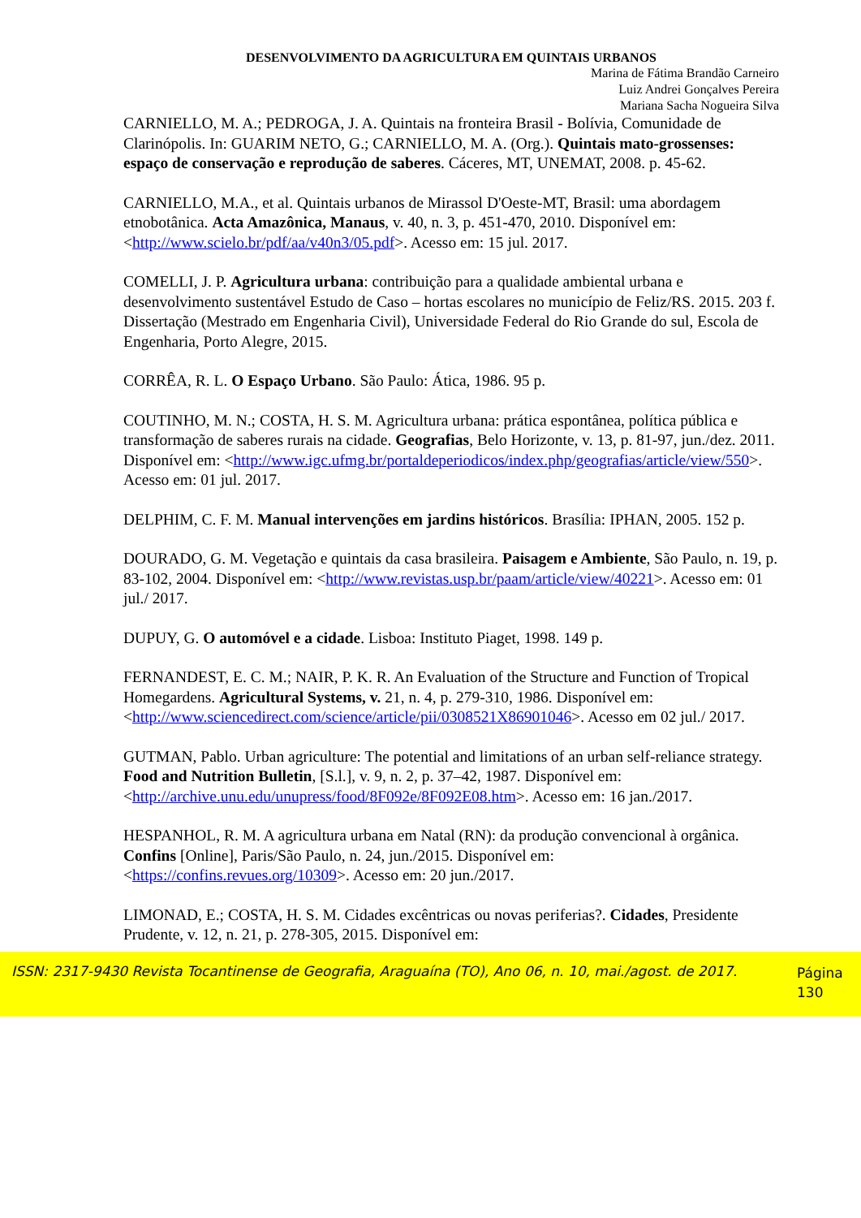DESENVOLVIMENTO DA AGRICULTURA EM QUINTAIS URBANOS
Marina de Fátima Brandão Carneiro
Luiz Andrei Gonçalves Pereira
Mariana Sacha Nogueira Silva
CARNIELLO, M. A.; PEDROGA, J. A. Quintais na fronteira Brasil - Bolívia, Comunidade de Clarinópolis. In: GUARIM NETO, G.; CARNIELLO, M. A. (Org.). Quintais mato-grossenses: espaço de conservação e reprodução de saberes. Cáceres, MT, UNEMAT, 2008. p. 45-62.
CARNIELLO, M.A., et al. Quintais urbanos de Mirassol D'Oeste-MT, Brasil: uma abordagem etnobotânica. Acta Amazônica, Manaus, v. 40, n. 3, p. 451-470, 2010. Disponível em: <http://www.scielo.br/pdf/aa/v40n3/05.pdf>. Acesso em: 15 jul. 2017.
COMELLI, J. P. Agricultura urbana: contribuição para a qualidade ambiental urbana e desenvolvimento sustentável Estudo de Caso – hortas escolares no município de Feliz/RS. 2015. 203 f. Dissertação (Mestrado em Engenharia Civil), Universidade Federal do Rio Grande do sul, Escola de Engenharia, Porto Alegre, 2015.
CORRÊA, R. L. O Espaço Urbano. São Paulo: Ática, 1986. 95 p.
COUTINHO, M. N.; COSTA, H. S. M. Agricultura urbana: prática espontânea, política pública e transformação de saberes rurais na cidade. Geografias, Belo Horizonte, v. 13, p. 81-97, jun./dez. 2011. Disponível em: <http://www.igc.ufmg.br/portaldeperiodicos/index.php/geografias/article/view/550>. Acesso em: 01 jul. 2017.
DELPHIM, C. F. M. Manual intervenções em jardins históricos. Brasília: IPHAN, 2005. 152 p.
DOURADO, G. M. Vegetação e quintais da casa brasileira. Paisagem e Ambiente, São Paulo, n. 19, p. 83-102, 2004. Disponível em: <http://www.revistas.usp.br/paam/article/view/40221>. Acesso em: 01 jul./ 2017.
DUPUY, G. O automóvel e a cidade. Lisboa: Instituto Piaget, 1998. 149 p.
FERNANDEST, E. C. M.; NAIR, P. K. R. An Evaluation of the Structure and Function of Tropical Homegardens. Agricultural Systems, v. 21, n. 4, p. 279-310, 1986. Disponível em: <http://www.sciencedirect.com/science/article/pii/0308521X86901046>. Acesso em 02 jul./ 2017.
GUTMAN, Pablo. Urban agriculture: The potential and limitations of an urban self-reliance strategy. Food and Nutrition Bulletin, [S.l.], v. 9, n. 2, p. 37–42, 1987. Disponível em: <http://archive.unu.edu/unupress/food/8F092e/8F092E08.htm>. Acesso em: 16 jan./2017.
HESPANHOL, R. M. A agricultura urbana em Natal (RN): da produção convencional à orgânica. Confins [Online], Paris/São Paulo, n. 24, jun./2015. Disponível em: <https://confins.revues.org/10309>. Acesso em: 20 jun./2017.
LIMONAD, E.; COSTA, H. S. M. Cidades excêntricas ou novas periferias?. Cidades, Presidente Prudente, v. 12, n. 21, p. 278-305, 2015. Disponível em:
ISSN: 2317-9430 Revista Tocantinense de Geografia, Araguaína (TO), Ano 06, n. 10, mai./agost. de 2017.
Página
130